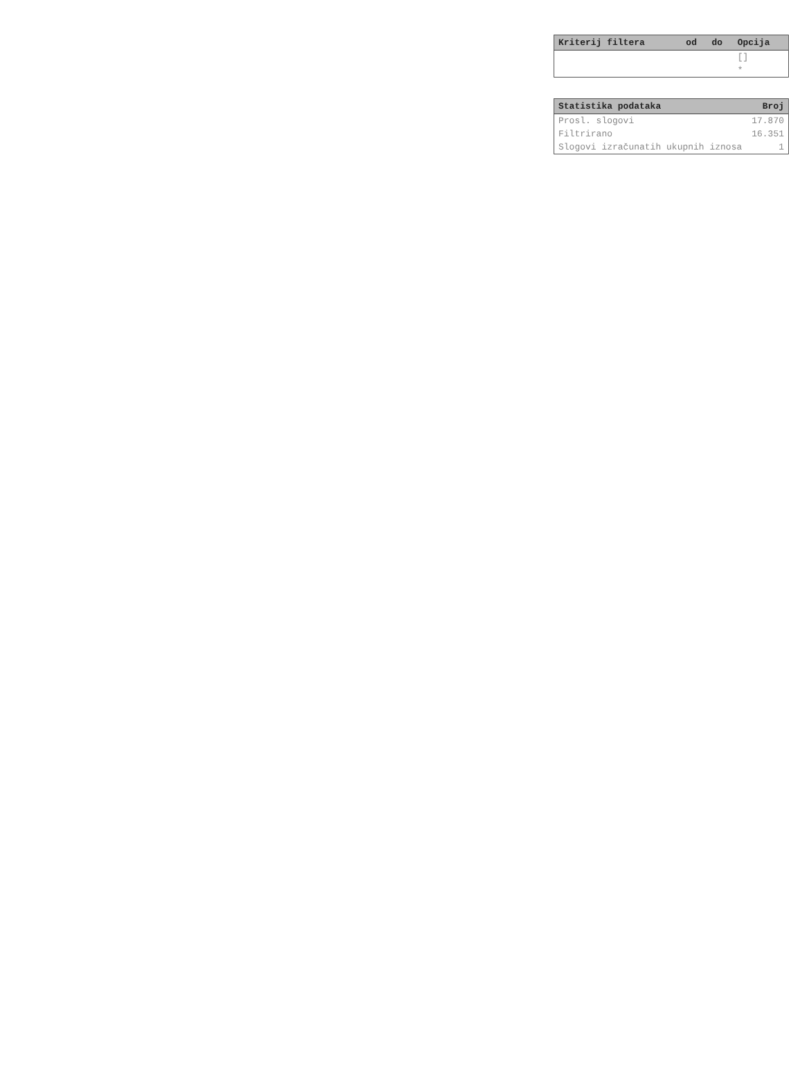| Kriterij filtera | od | do | Opcija |
| --- | --- | --- | --- |
| | | | [] |
| | | | * |
| Statistika podataka | Broj |
| --- | --- |
| Prosl. slogovi | 17.870 |
| Filtrirano | 16.351 |
| Slogovi izračunatih ukupnih iznosa | 1 |